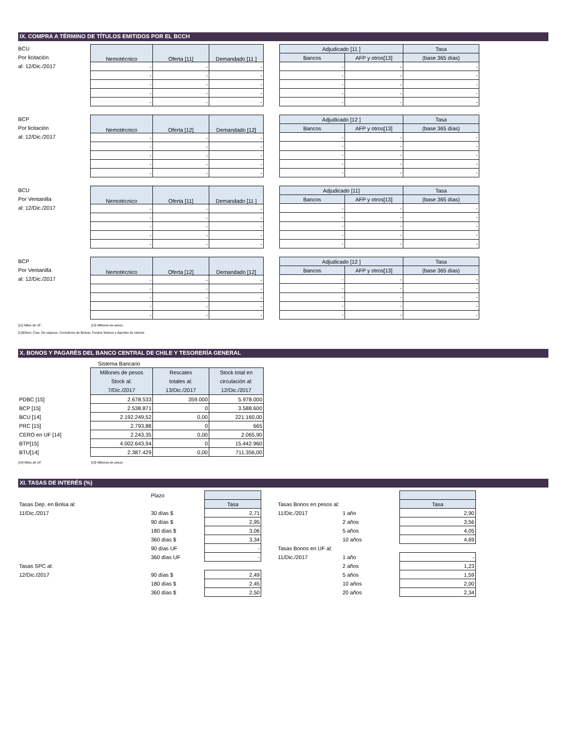IX. COMPRA A TÉRMINO DE TÍTULOS EMITIDOS POR EL BCCH
BCU
Por licitación
al: 12/Dic./2017
| Nemotécnico | Oferta [11] | Demandado [11 ] |
| --- | --- | --- |
| - | - | - |
| - | - | - |
| - | - | - |
| - | - | - |
| - | - | - |
| Adjudicado [11 ] | | Tasa |
| --- | --- | --- |
| Bancos | AFP y otros[13] | (base 365 días) |
| - | - | - |
| - | - | - |
| - | - | - |
| - | - | - |
| - | - | - |
BCP
Por licitación
al: 12/Dic./2017
| Nemotécnico | Oferta [12] | Demandado [12] |
| --- | --- | --- |
| - | - | - |
| - | - | - |
| - | - | - |
| - | - | - |
| - | - | - |
| Adjudicado [12 ] | | Tasa |
| --- | --- | --- |
| Bancos | AFP y otros[13] | (base 365 días) |
| - | - | - |
| - | - | - |
| - | - | - |
| - | - | - |
| - | - | - |
BCU
Por Ventanilla
al: 12/Dic./2017
| Nemotécnico | Oferta [11] | Demandado [11 ] |
| --- | --- | --- |
| - | - | - |
| - | - | - |
| - | - | - |
| - | - | - |
| - | - | - |
| Adjudicado [11] | | Tasa |
| --- | --- | --- |
| Bancos | AFP y otros[13] | (base 365 días) |
| - | - | - |
| - | - | - |
| - | - | - |
| - | - | - |
| - | - | - |
BCP
Por Ventanilla
al: 12/Dic./2017
| Nemotécnico | Oferta [12] | Demandado [12] |
| --- | --- | --- |
| - | - | - |
| - | - | - |
| - | - | - |
| - | - | - |
| - | - | - |
| Adjudicado [12 ] | | Tasa |
| --- | --- | --- |
| Bancos | AFP y otros[13] | (base 365 días) |
| - | - | - |
| - | - | - |
| - | - | - |
| - | - | - |
| - | - | - |
[11] Miles de UF . [12] Millones de pesos .
[13]Otros: Cías. De seguros, Corredores de Bolsas, Fondos Mutuos y Agentes de valores
X. BONOS Y PAGARÉS DEL BANCO CENTRAL DE CHILE Y TESORERÍA GENERAL
Sistema Bancario
| | Millones de pesos Stock al: 7/Dic./2017 | Rescates totales al: 13/Dic./2017 | Stock total en circulación al: 12/Dic./2017 |
| PDBC [15] | 2.678.533 | 359.000 | 5.978.000 |
| BCP [15] | 2.538.871 | 0 | 3.588.600 |
| BCU [14] | 2.192.249,52 | 0,00 | 221.160,00 |
| PRC [15] | 2.793,88 | 0 | 665 |
| CERO en UF [14] | 2.243,35 | 0,00 | 2.065,90 |
| BTP[15] | 4.002.643,94 | 0 | 15.442.960 |
| BTU[14] | 2.387.429 | 0,00 | 711.356,00 |
[14] Miles de UF [15] Millones de pesos
XI. TASAS DE INTERÉS (%)
| | Plazo | |
| Tasas Dep. en Bolsa al: | | Tasa |
| 11/Dic./2017 | 30 días $ | 2,71 |
| | 90 días $ | 2,95 |
| | 180 días $ | 3,06 |
| | 360 días $ | 3,34 |
| | 90 días UF | - |
| | 360 días UF | - |
| Tasas SPC al: | | |
| 12/Dic./2017 | 90 días $ | 2,49 |
| | 180 días $ | 2,45 |
| | 360 días $ | 2,50 |
| Tasas Bonos en pesos al: | | Tasa |
| 11/Dic./2017 | 1 año | 2,90 |
| | 2 años | 3,56 |
| | 5 años | 4,05 |
| | 10 años | 4,69 |
| Tasas Bonos en UF al: | | |
| 11/Dic./2017 | 1 año | - |
| | 2 años | 1,23 |
| | 5 años | 1,59 |
| | 10 años | 2,00 |
| | 20 años | 2,34 |